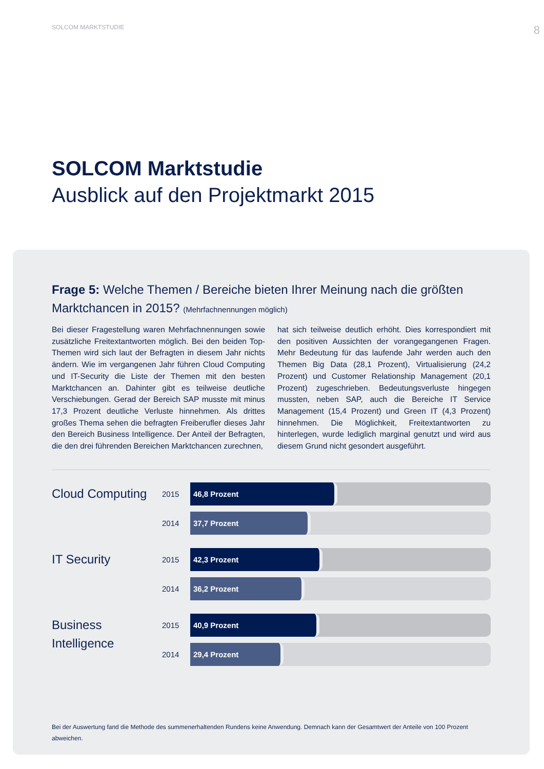SOLCOM MARKTSTUDIE 8
SOLCOM Marktstudie
Ausblick auf den Projektmarkt 2015
Frage 5: Welche Themen / Bereiche bieten Ihrer Meinung nach die größten Marktchancen in 2015? (Mehrfachnennungen möglich)
Bei dieser Fragestellung waren Mehrfachnennungen sowie zusätzliche Freitextantworten möglich. Bei den beiden Top-Themen wird sich laut der Befragten in diesem Jahr nichts ändern. Wie im vergangenen Jahr führen Cloud Computing und IT-Security die Liste der Themen mit den besten Marktchancen an. Dahinter gibt es teilweise deutliche Verschiebungen. Gerad der Bereich SAP musste mit minus 17,3 Prozent deutliche Verluste hinnehmen. Als drittes großes Thema sehen die befragten Freiberufler dieses Jahr den Bereich Business Intelligence. Der Anteil der Befragten, die den drei führenden Bereichen Marktchancen zurechnen,
hat sich teilweise deutlich erhöht. Dies korrespondiert mit den positiven Aussichten der vorangegangenen Fragen. Mehr Bedeutung für das laufende Jahr werden auch den Themen Big Data (28,1 Prozent), Virtualisierung (24,2 Prozent) und Customer Relationship Management (20,1 Prozent) zugeschrieben. Bedeutungsverluste hingegen mussten, neben SAP, auch die Bereiche IT Service Management (15,4 Prozent) und Green IT (4,3 Prozent) hinnehmen. Die Möglichkeit, Freitextantworten zu hinterlegen, wurde lediglich marginal genutzt und wird aus diesem Grund nicht gesondert ausgeführt.
Cloud Computing
2015
46,8 Prozent
2014
37,7 Prozent
IT Security
2015
42,3 Prozent
2014
36,2 Prozent
Business
Intelligence
2015
40,9 Prozent
2014
29,4 Prozent
Bei der Auswertung fand die Methode des summenerhaltenden Rundens keine Anwendung. Demnach kann der Gesamtwert der Anteile von 100 Prozent abweichen.